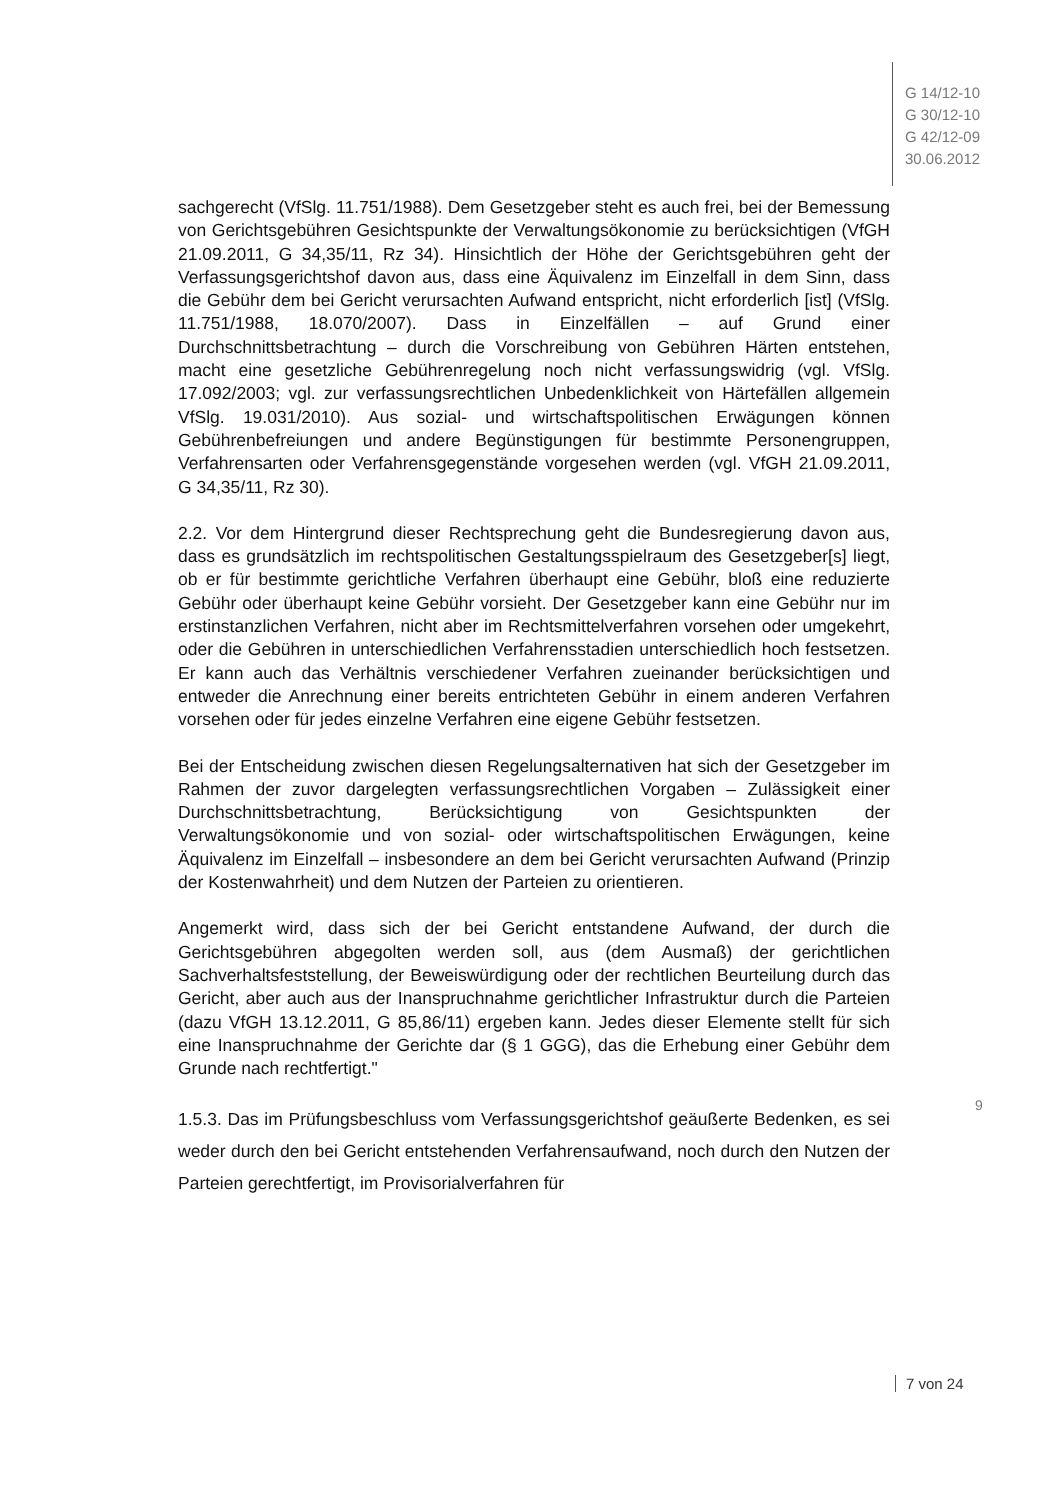G 14/12-10
G 30/12-10
G 42/12-09
30.06.2012
sachgerecht (VfSlg. 11.751/1988). Dem Gesetzgeber steht es auch frei, bei der Bemessung von Gerichtsgebühren Gesichtspunkte der Verwaltungsökonomie zu berücksichtigen (VfGH 21.09.2011, G 34,35/11, Rz 34). Hinsichtlich der Höhe der Gerichtsgebühren geht der Verfassungsgerichtshof davon aus, dass eine Äquivalenz im Einzelfall in dem Sinn, dass die Gebühr dem bei Gericht verursachten Aufwand entspricht, nicht erforderlich [ist] (VfSlg. 11.751/1988, 18.070/2007). Dass in Einzelfällen – auf Grund einer Durchschnittsbetrachtung – durch die Vorschreibung von Gebühren Härten entstehen, macht eine gesetzliche Gebührenregelung noch nicht verfassungswidrig (vgl. VfSlg. 17.092/2003; vgl. zur verfassungsrechtlichen Unbedenklichkeit von Härtefällen allgemein VfSlg. 19.031/2010). Aus sozial- und wirtschaftspolitischen Erwägungen können Gebührenbefreiungen und andere Begünstigungen für bestimmte Personengruppen, Verfahrensarten oder Verfahrensgegenstände vorgesehen werden (vgl. VfGH 21.09.2011, G 34,35/11, Rz 30).
2.2. Vor dem Hintergrund dieser Rechtsprechung geht die Bundesregierung davon aus, dass es grundsätzlich im rechtspolitischen Gestaltungsspielraum des Gesetzgeber[s] liegt, ob er für bestimmte gerichtliche Verfahren überhaupt eine Gebühr, bloß eine reduzierte Gebühr oder überhaupt keine Gebühr vorsieht. Der Gesetzgeber kann eine Gebühr nur im erstinstanzlichen Verfahren, nicht aber im Rechtsmittelverfahren vorsehen oder umgekehrt, oder die Gebühren in unterschiedlichen Verfahrensstadien unterschiedlich hoch festsetzen. Er kann auch das Verhältnis verschiedener Verfahren zueinander berücksichtigen und entweder die Anrechnung einer bereits entrichteten Gebühr in einem anderen Verfahren vorsehen oder für jedes einzelne Verfahren eine eigene Gebühr festsetzen.
Bei der Entscheidung zwischen diesen Regelungsalternativen hat sich der Gesetzgeber im Rahmen der zuvor dargelegten verfassungsrechtlichen Vorgaben – Zulässigkeit einer Durchschnittsbetrachtung, Berücksichtigung von Gesichtspunkten der Verwaltungsökonomie und von sozial- oder wirtschaftspolitischen Erwägungen, keine Äquivalenz im Einzelfall – insbesondere an dem bei Gericht verursachten Aufwand (Prinzip der Kostenwahrheit) und dem Nutzen der Parteien zu orientieren.
Angemerkt wird, dass sich der bei Gericht entstandene Aufwand, der durch die Gerichtsgebühren abgegolten werden soll, aus (dem Ausmaß) der gerichtlichen Sachverhaltsfeststellung, der Beweiswürdigung oder der rechtlichen Beurteilung durch das Gericht, aber auch aus der Inanspruchnahme gerichtlicher Infrastruktur durch die Parteien (dazu VfGH 13.12.2011, G 85,86/11) ergeben kann. Jedes dieser Elemente stellt für sich eine Inanspruchnahme der Gerichte dar (§ 1 GGG), das die Erhebung einer Gebühr dem Grunde nach rechtfertigt."
1.5.3. Das im Prüfungsbeschluss vom Verfassungsgerichtshof geäußerte Bedenken, es sei weder durch den bei Gericht entstehenden Verfahrensaufwand, noch durch den Nutzen der Parteien gerechtfertigt, im Provisorialverfahren für
9
7 von 24